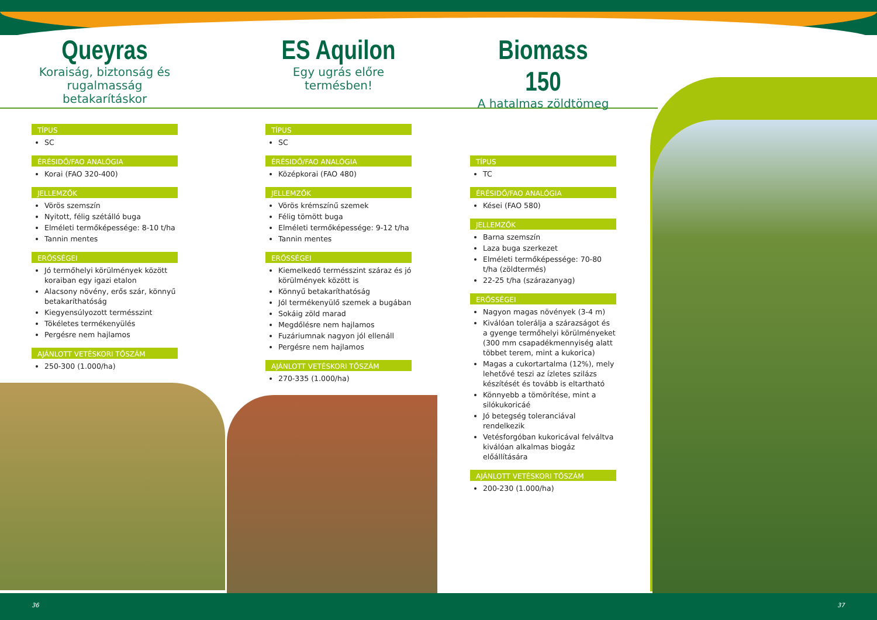Queyras
Koraiság, biztonság és rugalmasság betakarításkor
TÍPUS
SC
ÉRÉSIDŐ/FAO ANALÓGIA
Korai (FAO 320-400)
JELLEMZŐK
Vörös szemszín
Nyitott, félig szétálló buga
Elméleti termőképessége: 8-10 t/ha
Tannin mentes
ERŐSSÉGEI
Jó termőhelyi körülmények között koraiban egy igazi etalon
Alacsony növény, erős szár, könnyű betakaríthatóság
Kiegyensúlyozott termésszint
Tökéletes termékenyülés
Pergésre nem hajlamos
AJÁNLOTT VETÉSKORI TŐSZÁM
250-300 (1.000/ha)
ES Aquilon
Egy ugrás előre termésben!
TÍPUS
SC
ÉRÉSIDŐ/FAO ANALÓGIA
Középkorai (FAO 480)
JELLEMZŐK
Vörös krémszínű szemek
Félig tömött buga
Elméleti termőképessége: 9-12 t/ha
Tannin mentes
ERŐSSÉGEI
Kiemelkedő termésszint száraz és jó körülmények között is
Könnyű betakaríthatóság
Jól termékenyülő szemek a bugában
Sokáig zöld marad
Megdőlésre nem hajlamos
Fuzáriumnak nagyon jól ellenáll
Pergésre nem hajlamos
AJÁNLOTT VETÉSKORI TŐSZÁM
270-335 (1.000/ha)
Biomass 150
A hatalmas zöldtömeg
TÍPUS
TC
ÉRÉSIDŐ/FAO ANALÓGIA
Kései (FAO 580)
JELLEMZŐK
Barna szemszín
Laza buga szerkezet
Elméleti termőképessége: 70-80 t/ha (zöldtermés)
22-25 t/ha (szárazanyag)
ERŐSSÉGEI
Nagyon magas növények (3-4 m)
Kiválóan tolerálja a szárazságot és a gyenge termőhelyi körülményeket (300 mm csapadékmennyiség alatt többet terem, mint a kukorica)
Magas a cukortartalma (12%), mely lehetővé teszi az ízletes szilázs készítését és tovább is eltartható
Könnyebb a tömörítése, mint a silókukoricáé
Jó betegség toleranciával rendelkezik
Vetésforgóban kukoricával felváltva kiválóan alkalmas biogáz előállítására
AJÁNLOTT VETÉSKORI TŐSZÁM
200-230 (1.000/ha)
36 37